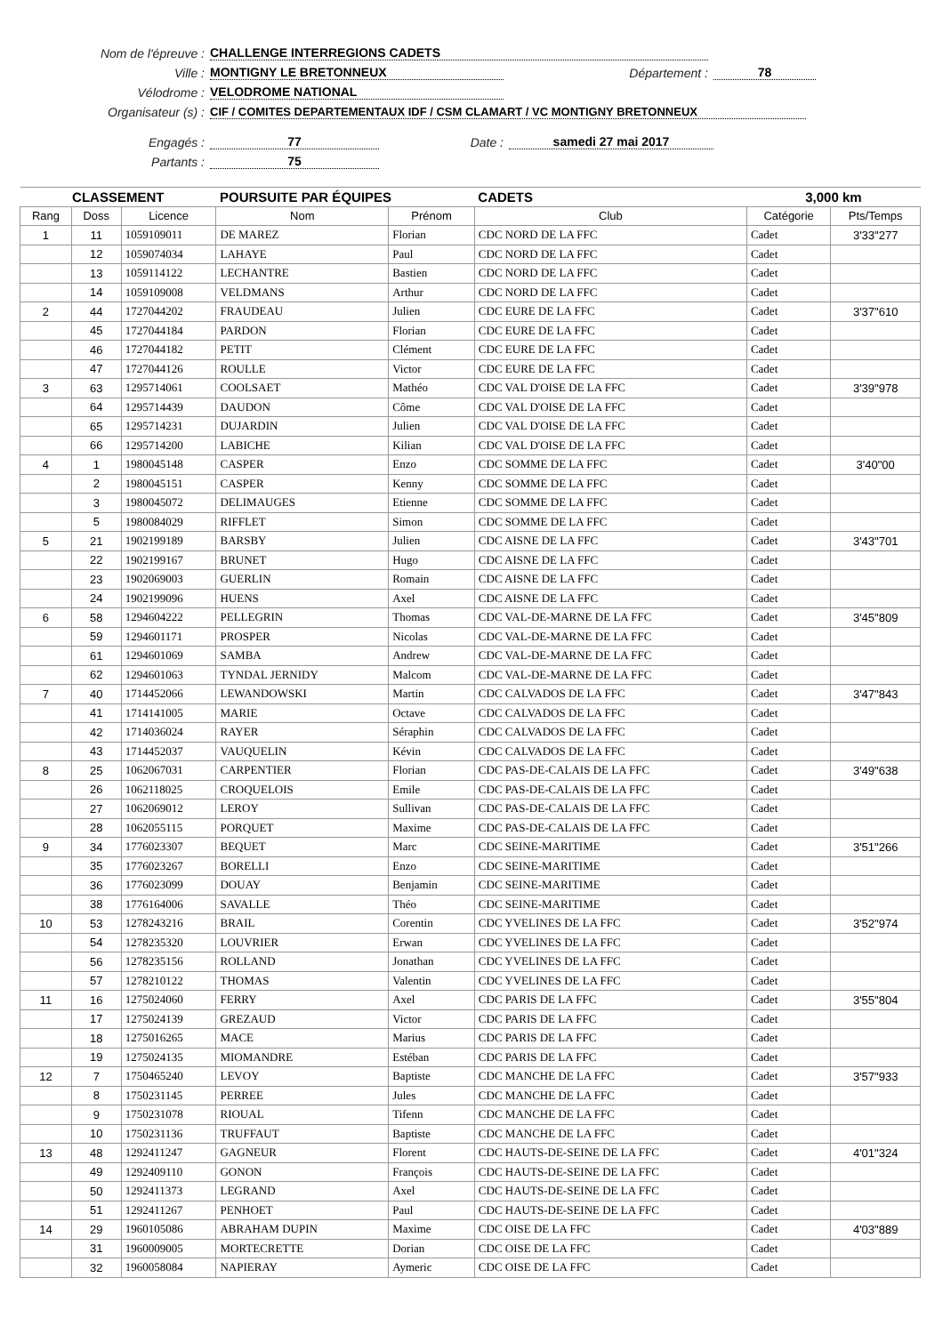Nom de l'épreuve : CHALLENGE INTERREGIONS CADETS
Ville : MONTIGNY LE BRETONNEUX Département : 78
Vélodrome : VELODROME NATIONAL
Organisateur (s) : CIF / COMITES DEPARTEMENTAUX IDF / CSM CLAMART / VC MONTIGNY BRETONNEUX
Engagés : 77 Date : samedi 27 mai 2017
Partants : 75
| CLASSEMENT | | | POURSUITE PAR ÉQUIPES | | CADETS | 3,000 km | |
| --- | --- | --- | --- | --- | --- | --- | --- |
| Rang | Doss | Licence | Nom | Prénom | Club | Catégorie | Pts/Temps |
| 1 | 11 | 1059109011 | DE MAREZ | Florian | CDC NORD DE LA FFC | Cadet | 3'33"277 |
| | 12 | 1059074034 | LAHAYE | Paul | CDC NORD DE LA FFC | Cadet | |
| | 13 | 1059114122 | LECHANTRE | Bastien | CDC NORD DE LA FFC | Cadet | |
| | 14 | 1059109008 | VELDMANS | Arthur | CDC NORD DE LA FFC | Cadet | |
| 2 | 44 | 1727044202 | FRAUDEAU | Julien | CDC EURE DE LA FFC | Cadet | 3'37"610 |
| | 45 | 1727044184 | PARDON | Florian | CDC EURE DE LA FFC | Cadet | |
| | 46 | 1727044182 | PETIT | Clément | CDC EURE DE LA FFC | Cadet | |
| | 47 | 1727044126 | ROULLE | Victor | CDC EURE DE LA FFC | Cadet | |
| 3 | 63 | 1295714061 | COOLSAET | Mathéo | CDC VAL D'OISE DE LA FFC | Cadet | 3'39"978 |
| | 64 | 1295714439 | DAUDON | Côme | CDC VAL D'OISE DE LA FFC | Cadet | |
| | 65 | 1295714231 | DUJARDIN | Julien | CDC VAL D'OISE DE LA FFC | Cadet | |
| | 66 | 1295714200 | LABICHE | Kilian | CDC VAL D'OISE DE LA FFC | Cadet | |
| 4 | 1 | 1980045148 | CASPER | Enzo | CDC SOMME DE LA FFC | Cadet | 3'40"00 |
| | 2 | 1980045151 | CASPER | Kenny | CDC SOMME DE LA FFC | Cadet | |
| | 3 | 1980045072 | DELIMAUGES | Etienne | CDC SOMME DE LA FFC | Cadet | |
| | 5 | 1980084029 | RIFFLET | Simon | CDC SOMME DE LA FFC | Cadet | |
| 5 | 21 | 1902199189 | BARSBY | Julien | CDC AISNE DE LA FFC | Cadet | 3'43"701 |
| | 22 | 1902199167 | BRUNET | Hugo | CDC AISNE DE LA FFC | Cadet | |
| | 23 | 1902069003 | GUERLIN | Romain | CDC AISNE DE LA FFC | Cadet | |
| | 24 | 1902199096 | HUENS | Axel | CDC AISNE DE LA FFC | Cadet | |
| 6 | 58 | 1294604222 | PELLEGRIN | Thomas | CDC VAL-DE-MARNE DE LA FFC | Cadet | 3'45"809 |
| | 59 | 1294601171 | PROSPER | Nicolas | CDC VAL-DE-MARNE DE LA FFC | Cadet | |
| | 61 | 1294601069 | SAMBA | Andrew | CDC VAL-DE-MARNE DE LA FFC | Cadet | |
| | 62 | 1294601063 | TYNDAL JERNIDY | Malcom | CDC VAL-DE-MARNE DE LA FFC | Cadet | |
| 7 | 40 | 1714452066 | LEWANDOWSKI | Martin | CDC CALVADOS DE LA FFC | Cadet | 3'47"843 |
| | 41 | 1714141005 | MARIE | Octave | CDC CALVADOS DE LA FFC | Cadet | |
| | 42 | 1714036024 | RAYER | Séraphin | CDC CALVADOS DE LA FFC | Cadet | |
| | 43 | 1714452037 | VAUQUELIN | Kévin | CDC CALVADOS DE LA FFC | Cadet | |
| 8 | 25 | 1062067031 | CARPENTIER | Florian | CDC PAS-DE-CALAIS DE LA FFC | Cadet | 3'49"638 |
| | 26 | 1062118025 | CROQUELOIS | Emile | CDC PAS-DE-CALAIS DE LA FFC | Cadet | |
| | 27 | 1062069012 | LEROY | Sullivan | CDC PAS-DE-CALAIS DE LA FFC | Cadet | |
| | 28 | 1062055115 | PORQUET | Maxime | CDC PAS-DE-CALAIS DE LA FFC | Cadet | |
| 9 | 34 | 1776023307 | BEQUET | Marc | CDC SEINE-MARITIME | Cadet | 3'51"266 |
| | 35 | 1776023267 | BORELLI | Enzo | CDC SEINE-MARITIME | Cadet | |
| | 36 | 1776023099 | DOUAY | Benjamin | CDC SEINE-MARITIME | Cadet | |
| | 38 | 1776164006 | SAVALLE | Théo | CDC SEINE-MARITIME | Cadet | |
| 10 | 53 | 1278243216 | BRAIL | Corentin | CDC YVELINES DE LA FFC | Cadet | 3'52"974 |
| | 54 | 1278235320 | LOUVRIER | Erwan | CDC YVELINES DE LA FFC | Cadet | |
| | 56 | 1278235156 | ROLLAND | Jonathan | CDC YVELINES DE LA FFC | Cadet | |
| | 57 | 1278210122 | THOMAS | Valentin | CDC YVELINES DE LA FFC | Cadet | |
| 11 | 16 | 1275024060 | FERRY | Axel | CDC PARIS DE LA FFC | Cadet | 3'55"804 |
| | 17 | 1275024139 | GREZAUD | Victor | CDC PARIS DE LA FFC | Cadet | |
| | 18 | 1275016265 | MACE | Marius | CDC PARIS DE LA FFC | Cadet | |
| | 19 | 1275024135 | MIOMANDRE | Estéban | CDC PARIS DE LA FFC | Cadet | |
| 12 | 7 | 1750465240 | LEVOY | Baptiste | CDC MANCHE DE LA FFC | Cadet | 3'57"933 |
| | 8 | 1750231145 | PERREE | Jules | CDC MANCHE DE LA FFC | Cadet | |
| | 9 | 1750231078 | RIOUAL | Tifenn | CDC MANCHE DE LA FFC | Cadet | |
| | 10 | 1750231136 | TRUFFAUT | Baptiste | CDC MANCHE DE LA FFC | Cadet | |
| 13 | 48 | 1292411247 | GAGNEUR | Florent | CDC HAUTS-DE-SEINE DE LA FFC | Cadet | 4'01"324 |
| | 49 | 1292409110 | GONON | François | CDC HAUTS-DE-SEINE DE LA FFC | Cadet | |
| | 50 | 1292411373 | LEGRAND | Axel | CDC HAUTS-DE-SEINE DE LA FFC | Cadet | |
| | 51 | 1292411267 | PENHOET | Paul | CDC HAUTS-DE-SEINE DE LA FFC | Cadet | |
| 14 | 29 | 1960105086 | ABRAHAM DUPIN | Maxime | CDC OISE DE LA FFC | Cadet | 4'03"889 |
| | 31 | 1960009005 | MORTECRETTE | Dorian | CDC OISE DE LA FFC | Cadet | |
| | 32 | 1960058084 | NAPIERAY | Aymeric | CDC OISE DE LA FFC | Cadet | |